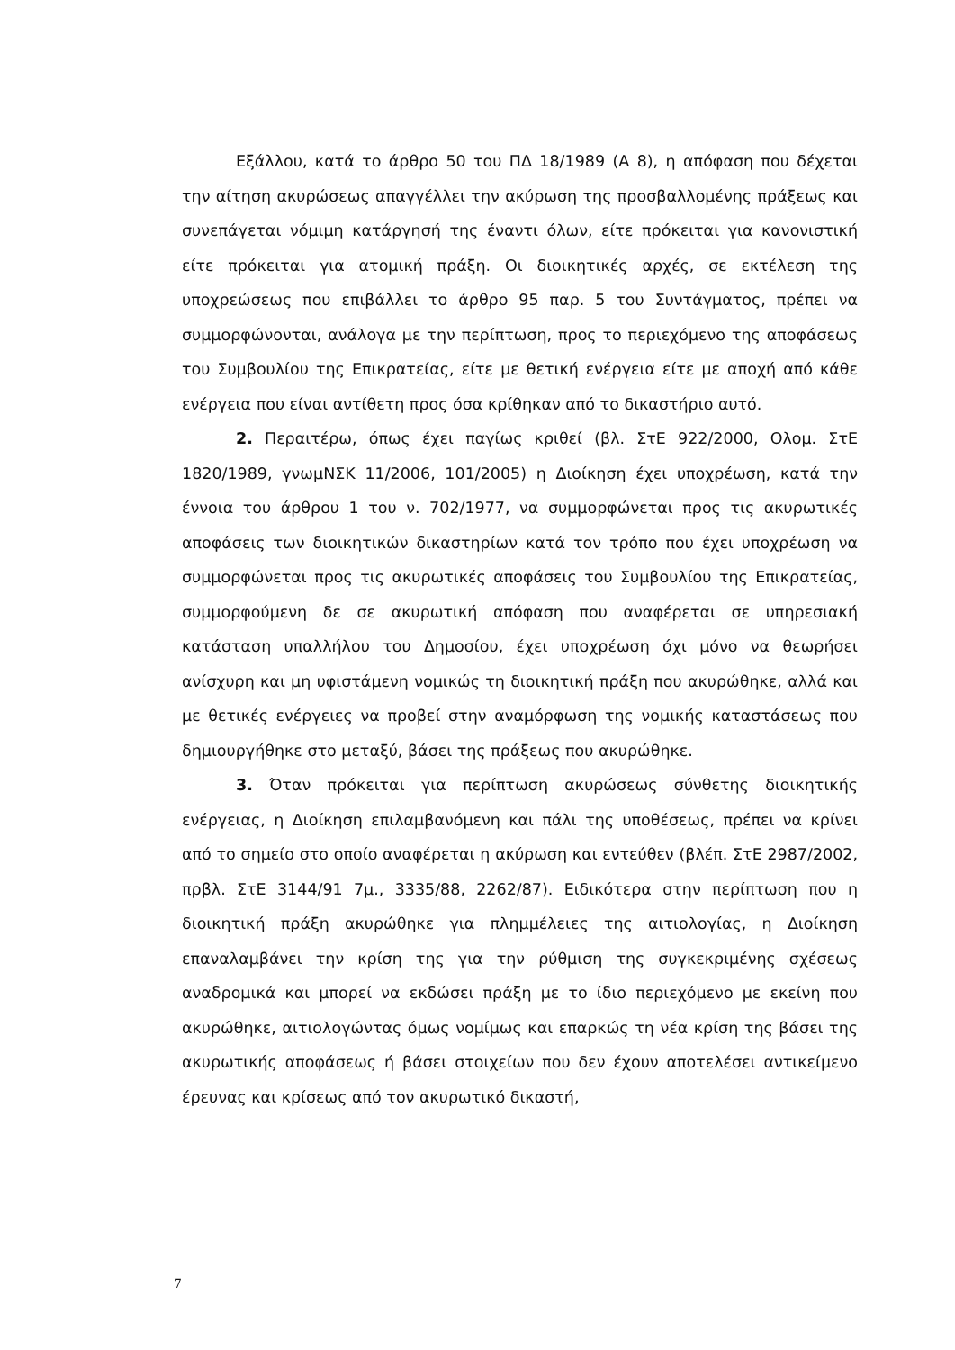Εξάλλου, κατά το άρθρο 50 του ΠΔ 18/1989 (Α 8), η απόφαση που δέχεται την αίτηση ακυρώσεως απαγγέλλει την ακύρωση της προσβαλλομένης πράξεως και συνεπάγεται νόμιμη κατάργησή της έναντι όλων, είτε πρόκειται για κανονιστική είτε πρόκειται για ατομική πράξη. Οι διοικητικές αρχές, σε εκτέλεση της υποχρεώσεως που επιβάλλει το άρθρο 95 παρ. 5 του Συντάγματος, πρέπει να συμμορφώνονται, ανάλογα με την περίπτωση, προς το περιεχόμενο της αποφάσεως του Συμβουλίου της Επικρατείας, είτε με θετική ενέργεια είτε με αποχή από κάθε ενέργεια που είναι αντίθετη προς όσα κρίθηκαν από το δικαστήριο αυτό.
2. Περαιτέρω, όπως έχει παγίως κριθεί (βλ. ΣτΕ 922/2000, Ολομ. ΣτΕ 1820/1989, γνωμΝΣΚ 11/2006, 101/2005) η Διοίκηση έχει υποχρέωση, κατά την έννοια του άρθρου 1 του ν. 702/1977, να συμμορφώνεται προς τις ακυρωτικές αποφάσεις των διοικητικών δικαστηρίων κατά τον τρόπο που έχει υποχρέωση να συμμορφώνεται προς τις ακυρωτικές αποφάσεις του Συμβουλίου της Επικρατείας, συμμορφούμενη δε σε ακυρωτική απόφαση που αναφέρεται σε υπηρεσιακή κατάσταση υπαλλήλου του Δημοσίου, έχει υποχρέωση όχι μόνο να θεωρήσει ανίσχυρη και μη υφιστάμενη νομικώς τη διοικητική πράξη που ακυρώθηκε, αλλά και με θετικές ενέργειες να προβεί στην αναμόρφωση της νομικής καταστάσεως που δημιουργήθηκε στο μεταξύ, βάσει της πράξεως που ακυρώθηκε.
3. Όταν πρόκειται για περίπτωση ακυρώσεως σύνθετης διοικητικής ενέργειας, η Διοίκηση επιλαμβανόμενη και πάλι της υποθέσεως, πρέπει να κρίνει από το σημείο στο οποίο αναφέρεται η ακύρωση και εντεύθεν (βλέπ. ΣτΕ 2987/2002, πρβλ. ΣτΕ 3144/91 7μ., 3335/88, 2262/87). Ειδικότερα στην περίπτωση που η διοικητική πράξη ακυρώθηκε για πλημμέλειες της αιτιολογίας, η Διοίκηση επαναλαμβάνει την κρίση της για την ρύθμιση της συγκεκριμένης σχέσεως αναδρομικά και μπορεί να εκδώσει πράξη με το ίδιο περιεχόμενο με εκείνη που ακυρώθηκε, αιτιολογώντας όμως νομίμως και επαρκώς τη νέα κρίση της βάσει της ακυρωτικής αποφάσεως ή βάσει στοιχείων που δεν έχουν αποτελέσει αντικείμενο έρευνας και κρίσεως από τον ακυρωτικό δικαστή,
7